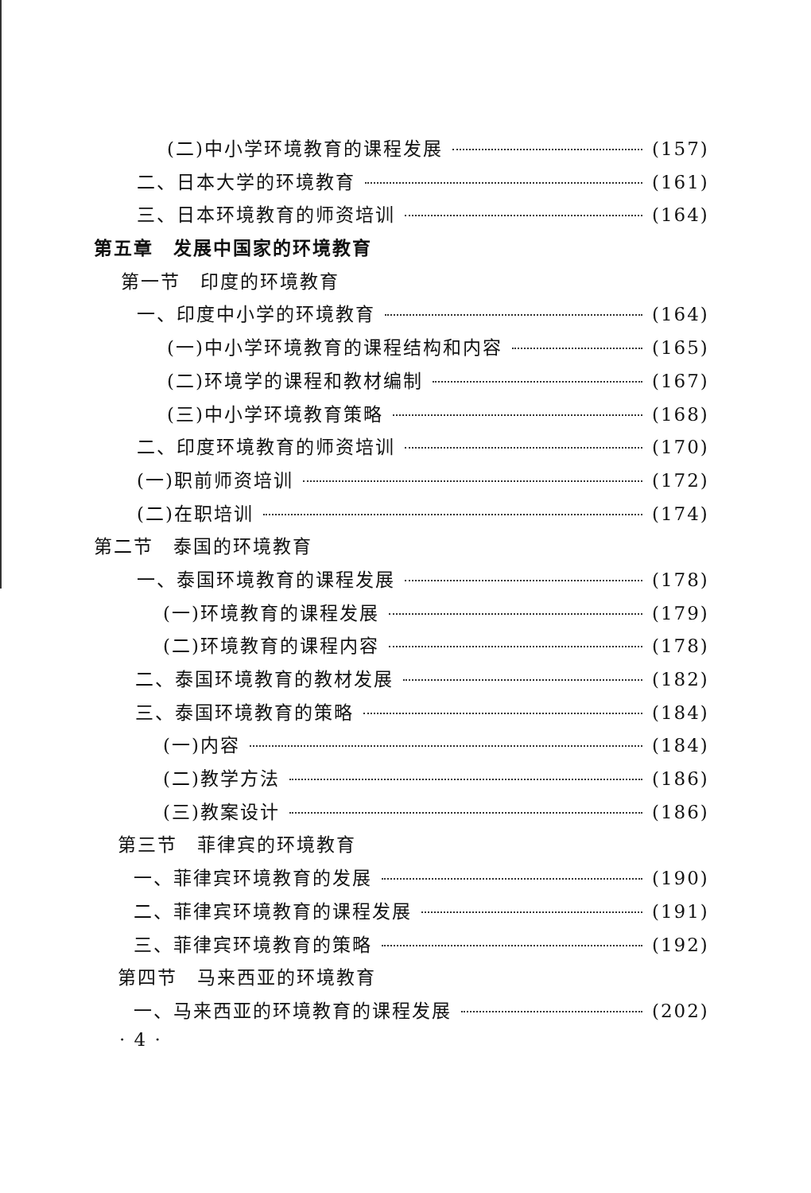(二)中小学环境教育的课程发展 (157)
二、日本大学的环境教育 (161)
三、日本环境教育的师资培训 (164)
第五章　发展中国家的环境教育
第一节　印度的环境教育
一、印度中小学的环境教育 (164)
(一)中小学环境教育的课程结构和内容 (165)
(二)环境学的课程和教材编制 (167)
(三)中小学环境教育策略 (168)
二、印度环境教育的师资培训 (170)
(一)职前师资培训 (172)
(二)在职培训 (174)
第二节　泰国的环境教育
一、泰国环境教育的课程发展 (178)
(一)环境教育的课程发展 (179)
(二)环境教育的课程内容 (178)
二、泰国环境教育的教材发展 (182)
三、泰国环境教育的策略 (184)
(一)内容 (184)
(二)教学方法 (186)
(三)教案设计 (186)
第三节　菲律宾的环境教育
一、菲律宾环境教育的发展 (190)
二、菲律宾环境教育的课程发展 (191)
三、菲律宾环境教育的策略 (192)
第四节　马来西亚的环境教育
一、马来西亚的环境教育的课程发展 (202)
· 4 ·